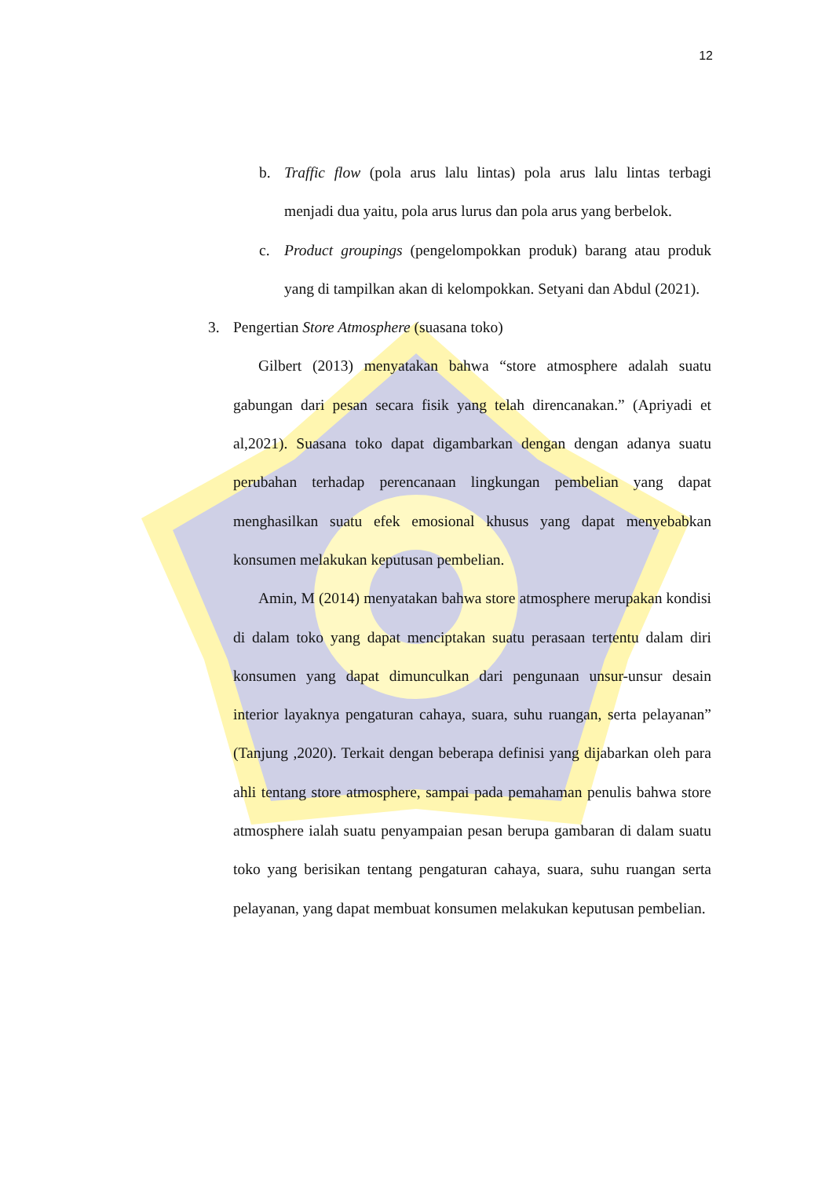12
b. Traffic flow (pola arus lalu lintas) pola arus lalu lintas terbagi menjadi dua yaitu, pola arus lurus dan pola arus yang berbelok.
c. Product groupings (pengelompokkan produk) barang atau produk yang di tampilkan akan di kelompokkan. Setyani dan Abdul (2021).
3. Pengertian Store Atmosphere (suasana toko)
Gilbert (2013) menyatakan bahwa “store atmosphere adalah suatu gabungan dari pesan secara fisik yang telah direncanakan.” (Apriyadi et al,2021). Suasana toko dapat digambarkan dengan dengan adanya suatu perubahan terhadap perencanaan lingkungan pembelian yang dapat menghasilkan suatu efek emosional khusus yang dapat menyebabkan konsumen melakukan keputusan pembelian.
Amin, M (2014) menyatakan bahwa store atmosphere merupakan kondisi di dalam toko yang dapat menciptakan suatu perasaan tertentu dalam diri konsumen yang dapat dimunculkan dari pengunaan unsur-unsur desain interior layaknya pengaturan cahaya, suara, suhu ruangan, serta pelayanan” (Tanjung ,2020). Terkait dengan beberapa definisi yang dijabarkan oleh para ahli tentang store atmosphere, sampai pada pemahaman penulis bahwa store atmosphere ialah suatu penyampaian pesan berupa gambaran di dalam suatu toko yang berisikan tentang pengaturan cahaya, suara, suhu ruangan serta pelayanan, yang dapat membuat konsumen melakukan keputusan pembelian.